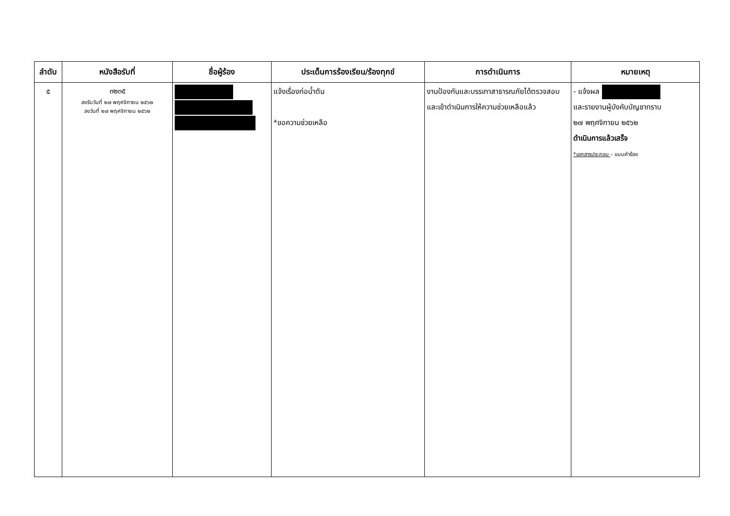| ลำดับ | หนังสือรับที่ | ชื่อผู้ร้อง | ประเด็นการร้องเรียน/ร้องทุกข์ | การดำเนินการ | หมายเหตุ |
| --- | --- | --- | --- | --- | --- |
| ๕ | ๓๒๓๕ ลงรับวันที่ ๒๗ พฤศจิกายน ๒๕๖๒ ลงวันที่ ๒๗ พฤศจิกายน ๒๕๖๒ | | แจ้งเรื่องท่อน้ำตัน *ขอความช่วยเหลือ | งานป้องกันและบรรเทาสาธารณภัยได้ตรวจสอบและเข้าดำเนินการให้ความช่วยเหลือแล้ว | - แจ้งผล และรายงานผู้บังคับบัญชาทราบ ๒๗ พฤศจิกายน ๒๕๖๒ ดำเนินการแล้วเสร็จ *เอกสารประกอบ – แบบคำร้อง |